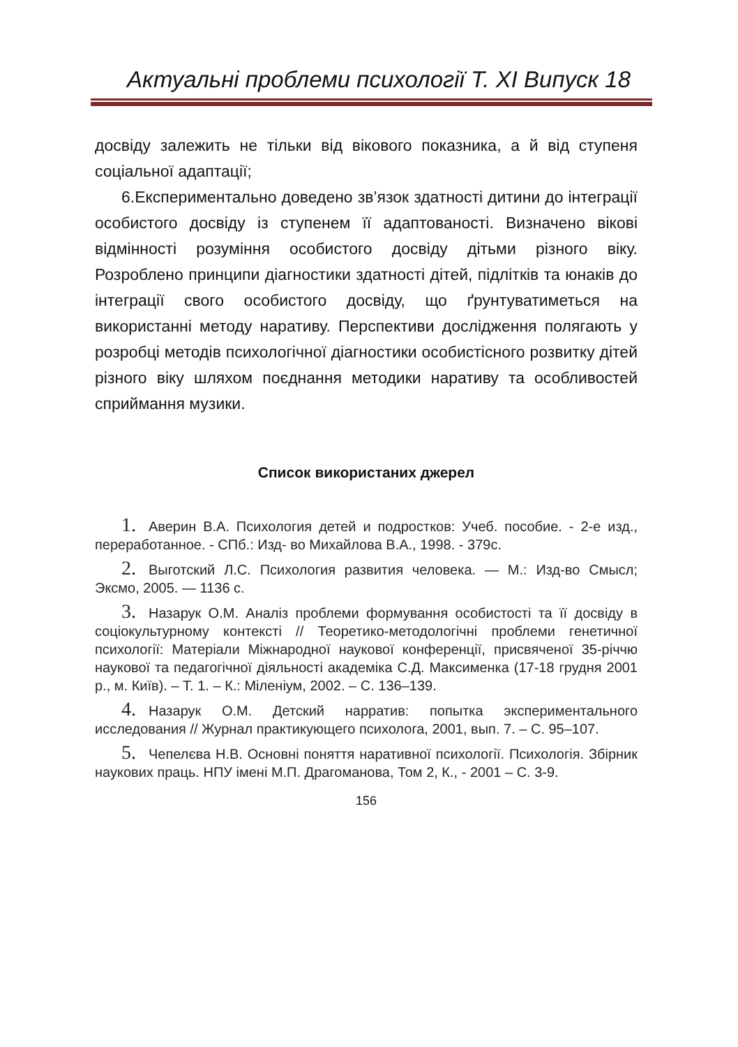Актуальні проблеми психології Т. ХІ Випуск 18
досвіду залежить не тільки від вікового показника, а й від ступеня соціальної адаптації;
6.Експериментально доведено зв’язок здатності дитини до інтеграції особистого досвіду із ступенем її адаптованості. Визначено вікові відмінності розуміння особистого досвіду дітьми різного віку. Розроблено принципи діагностики здатності дітей, підлітків та юнаків до інтеграції свого особистого досвіду, що ґрунтуватиметься на використанні методу наративу. Перспективи дослідження полягають у розробці методів психологічної діагностики особистісного розвитку дітей різного віку шляхом поєднання методики наративу та особливостей сприймання музики.
Список використаних джерел
1. Аверин В.А. Психология детей и подростков: Учеб. пособие. - 2-е изд., переработанное. - СПб.: Изд- во Михайлова В.А., 1998. - 379с.
2. Выготский Л.С. Психология развития человека. — М.: Изд-во Смысл; Эксмо, 2005. — 1136 с.
3. Назарук О.М. Аналіз проблеми формування особистості та її досвіду в соціокультурному контексті // Теоретико-методологічні проблеми генетичної психології: Матеріали Міжнародної наукової конференції, присвяченої 35-річчю наукової та педагогічної діяльності академіка С.Д. Максименка (17-18 грудня 2001 р., м. Київ). – Т. 1. – К.: Міленіум, 2002. – С. 136–139.
4. Назарук О.М. Детский нарратив: попытка экспериментального исследования // Журнал практикующего психолога, 2001, вып. 7. – С. 95–107.
5. Чепелєва Н.В. Основні поняття наративної психології. Психологія. Збірник наукових праць. НПУ імені М.П. Драгоманова, Том 2, К., - 2001 – С. 3-9.
156